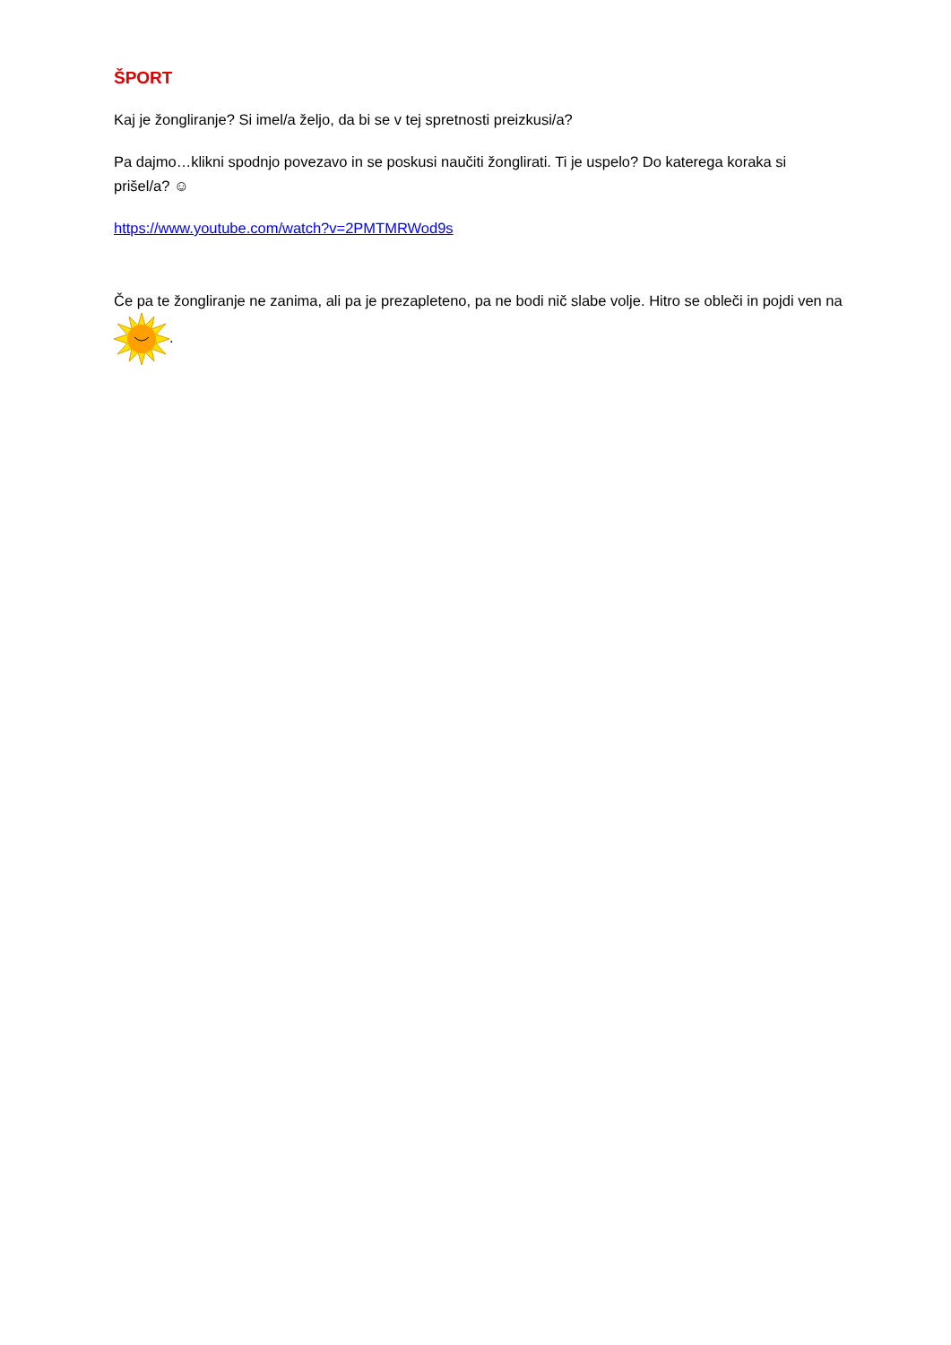ŠPORT
Kaj je žongliranje? Si imel/a željo, da bi se v tej spretnosti preizkusi/a?
Pa dajmo…klikni spodnjo povezavo in se poskusi naučiti žonglirati. Ti je uspelo? Do katerega koraka si prišel/a? ☺
https://www.youtube.com/watch?v=2PMTMRWod9s
Če pa te žongliranje ne zanima, ali pa je prezapleteno, pa ne bodi nič slabe volje. Hitro se obleči in pojdi ven na .